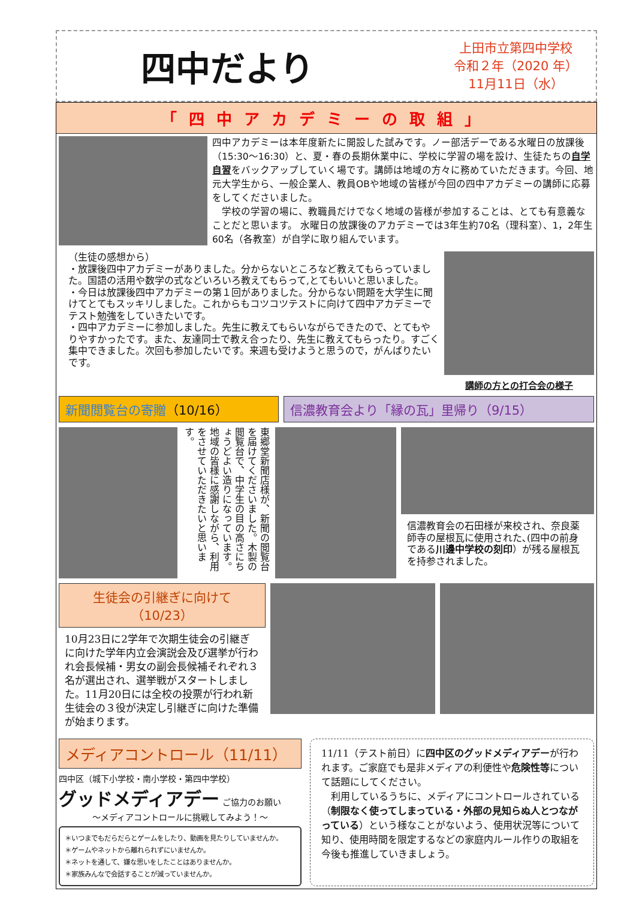四中だより
上田市立第四中学校
令和２年（2020 年）
11月11日（水）
「四中アカデミーの取組」
四中アカデミーは本年度新たに開設した試みです。ノー部活デーである水曜日の放課後（15:30〜16:30）と、夏・春の長期休業中に、学校に学習の場を設け、生徒たちの自学自習をバックアップしていく場です。講師は地域の方々に務めていただきます。今回、地元大学生から、一般企業人、教員OBや地域の皆様が今回の四中アカデミーの講師に応募をしてくださいました。
　学校の学習の場に、教職員だけでなく地域の皆様が参加することは、とても有意義なことだと思います。 水曜日の放課後のアカデミーでは3年生約70名（理科室）、1，2年生60名（各教室）が自学に取り組んでいます。
（生徒の感想から）
・放課後四中アカデミーがありました。分からないところなど教えてもらっていました。国語の活用や数学の式などいろいろ教えてもらって,とてもいいと思いました。
・今日は放課後四中アカデミーの第１回がありました。分からない問題を大学生に聞けてとてもスッキリしました。これからもコツコツテストに向けて四中アカデミーでテスト勉強をしていきたいです。
・四中アカデミーに参加しました。先生に教えてもらいながらできたので、とてもやりやすかったです。また、友達同士で教え合ったり、先生に教えてもらったり。すごく集中できました。次回も参加したいです。来週も受けようと思うので，がんばりたいです。
講師の方との打合会の様子
新聞閲覧台の寄贈（10/16） 信濃教育会より「縁の瓦」里帰り（9/15）
東郷堂新聞店様が、新聞の閲覧台を届けてくださいました。木製の閲覧台で、中学生の目の高さにちょうどよい造りになっています。地域の皆様に感謝しながら、利用をさせていただきたいと思います。
信濃教育会の石田様が来校され、奈良薬師寺の屋根瓦に使用された､(四中の前身である川邊中学校の刻印）が残る屋根瓦を持参されました。
生徒会の引継ぎに向けて（10/23）
10月23日に2学年で次期生徒会の引継ぎに向けた学年内立会演説会及び選挙が行われ会長候補・男女の副会長候補それぞれ３名が選出され、選挙戦がスタートしました。11月20日には全校の投票が行われ新生徒会の３役が決定し引継ぎに向けた準備が始まります。
メディアコントロール（11/11）
四中区（城下小学校・南小学校・第四中学校）
グッドメディアデー ご協力のお願い
～メディアコントロールに挑戦してみよう！～
＊いつまでもだらだらとゲームをしたり、動画を見たりしていませんか。
＊ゲームやネットから離れられずにいませんか。
＊ネットを通して、嫌な思いをしたことはありませんか。
＊家族みんなで会話することが減っていませんか。
11/11（テスト前日）に四中区のグッドメディアデーが行われます。ご家庭でも是非メディアの利便性や危険性等について話題にしてください。
　利用しているうちに、メディアにコントロールされている（制限なく使ってしまっている・外部の見知らぬ人とつながっている）という様なことがないよう、使用状況等について知り、使用時間を限定するなどの家庭内ルール作りの取組を今後も推進していきましょう。